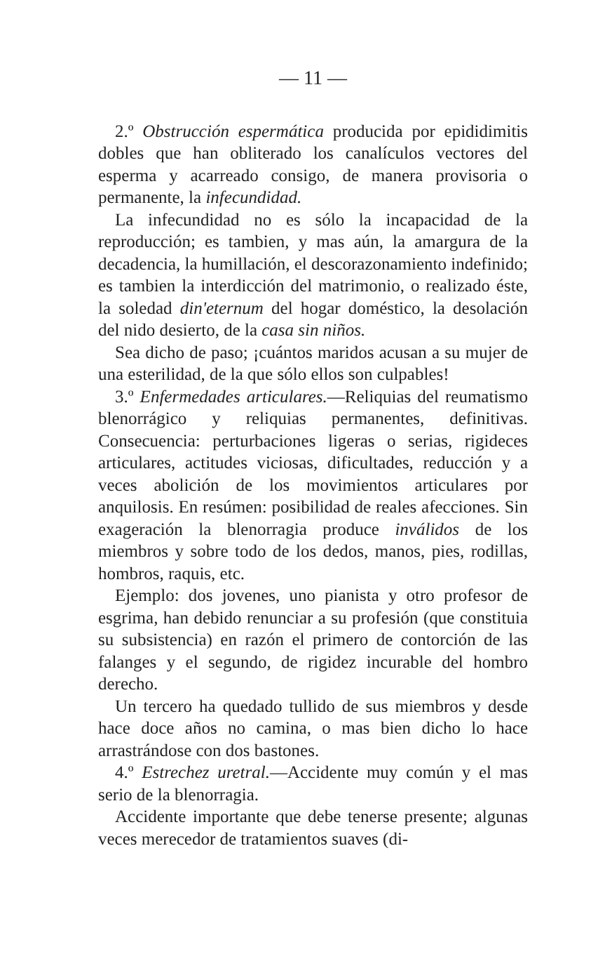— 11 —
2.º Obstrucción espermática producida por epididimitis dobles que han obliterado los canalículos vectores del esperma y acarreado consigo, de manera provisoria o permanente, la infecundidad.
La infecundidad no es sólo la incapacidad de la reproducción; es tambien, y mas aún, la amargura de la decadencia, la humillación, el descorazonamiento indefinido; es tambien la interdicción del matrimonio, o realizado éste, la soledad din'eternum del hogar doméstico, la desolación del nido desierto, de la casa sin niños.
Sea dicho de paso; ¡cuántos maridos acusan a su mujer de una esterilidad, de la que sólo ellos son culpables!
3.º Enfermedades articulares.—Reliquias del reumatismo blenorrágico y reliquias permanentes, definitivas. Consecuencia: perturbaciones ligeras o serias, rigideces articulares, actitudes viciosas, dificultades, reducción y a veces abolición de los movimientos articulares por anquilosis. En resúmen: posibilidad de reales afecciones. Sin exageración la blenorragia produce inválidos de los miembros y sobre todo de los dedos, manos, pies, rodillas, hombros, raquis, etc.
Ejemplo: dos jovenes, uno pianista y otro profesor de esgrima, han debido renunciar a su profesión (que constituia su subsistencia) en razón el primero de contorción de las falanges y el segundo, de rigidez incurable del hombro derecho.
Un tercero ha quedado tullido de sus miembros y desde hace doce años no camina, o mas bien dicho lo hace arrastrándose con dos bastones.
4.º Estrechez uretral.—Accidente muy común y el mas serio de la blenorragia.
Accidente importante que debe tenerse presente; algunas veces merecedor de tratamientos suaves (di-